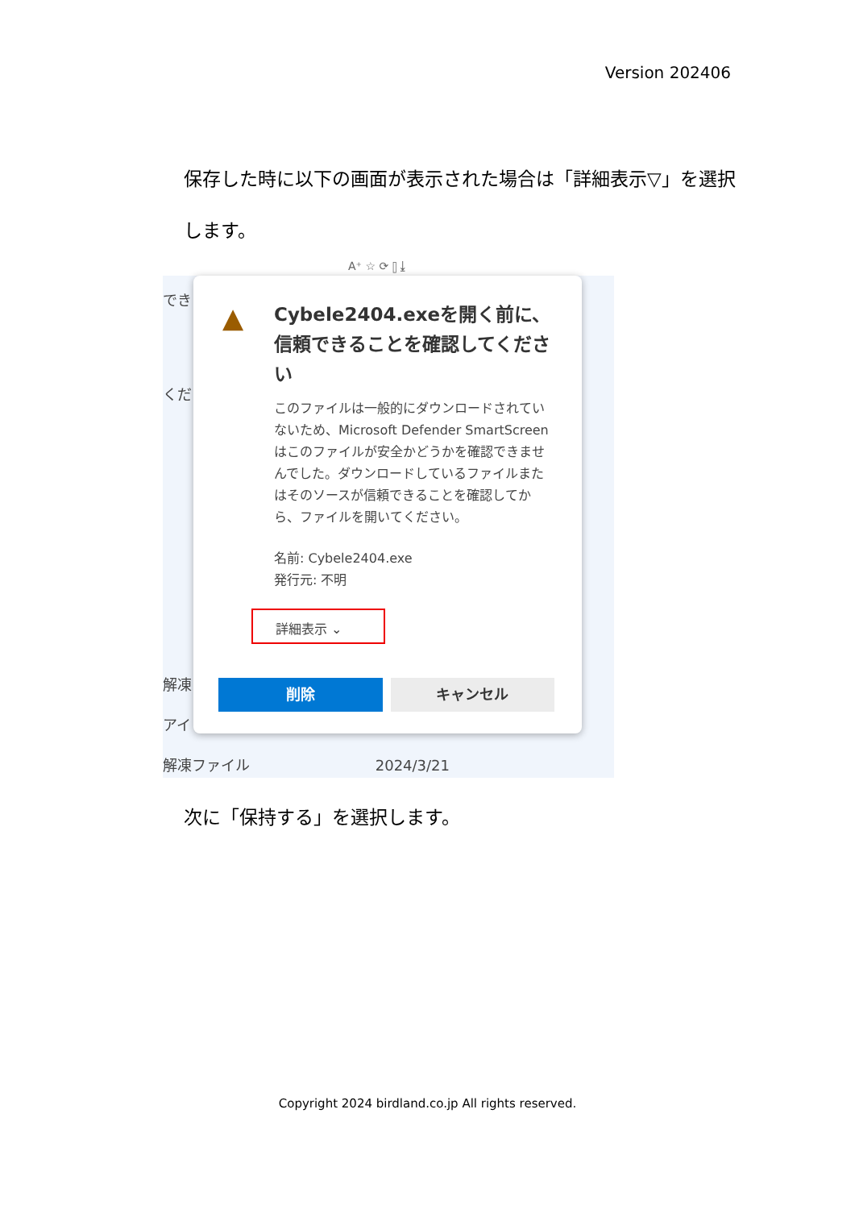Version 202406
保存した時に以下の画面が表示された場合は「詳細表示▽」を選択します。
A⁺ ☆ ⟳ ⫿ ⤓
でき
くだ
解凍
アイ
解凍ファイル 2024/3/21
▲
Cybele2404.exeを開く前に、信頼できることを確認してください
このファイルは一般的にダウンロードされていないため、Microsoft Defender SmartScreen はこのファイルが安全かどうかを確認できませんでした。ダウンロードしているファイルまたはそのソースが信頼できることを確認してから、ファイルを開いてください。
名前: Cybele2404.exe
発行元: 不明
詳細表示 ⌄
削除 キャンセル
次に「保持する」を選択します。
Copyright 2024 birdland.co.jp All rights reserved.